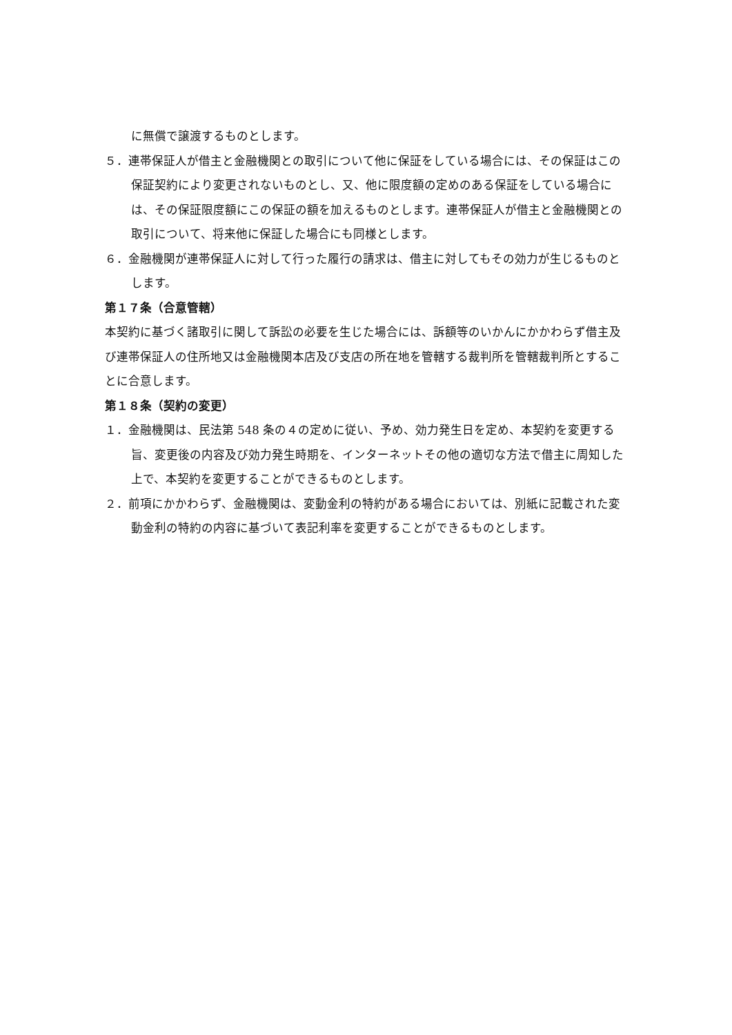に無償で譲渡するものとします。
５．連帯保証人が借主と金融機関との取引について他に保証をしている場合には、その保証はこの保証契約により変更されないものとし、又、他に限度額の定めのある保証をしている場合には、その保証限度額にこの保証の額を加えるものとします。連帯保証人が借主と金融機関との取引について、将来他に保証した場合にも同様とします。
６．金融機関が連帯保証人に対して行った履行の請求は、借主に対してもその効力が生じるものとします。
第１７条（合意管轄）
本契約に基づく諸取引に関して訴訟の必要を生じた場合には、訴額等のいかんにかかわらず借主及び連帯保証人の住所地又は金融機関本店及び支店の所在地を管轄する裁判所を管轄裁判所とすることに合意します。
第１８条（契約の変更）
１．金融機関は、民法第 548 条の４の定めに従い、予め、効力発生日を定め、本契約を変更する旨、変更後の内容及び効力発生時期を、インターネットその他の適切な方法で借主に周知した上で、本契約を変更することができるものとします。
２．前項にかかわらず、金融機関は、変動金利の特約がある場合においては、別紙に記載された変動金利の特約の内容に基づいて表記利率を変更することができるものとします。